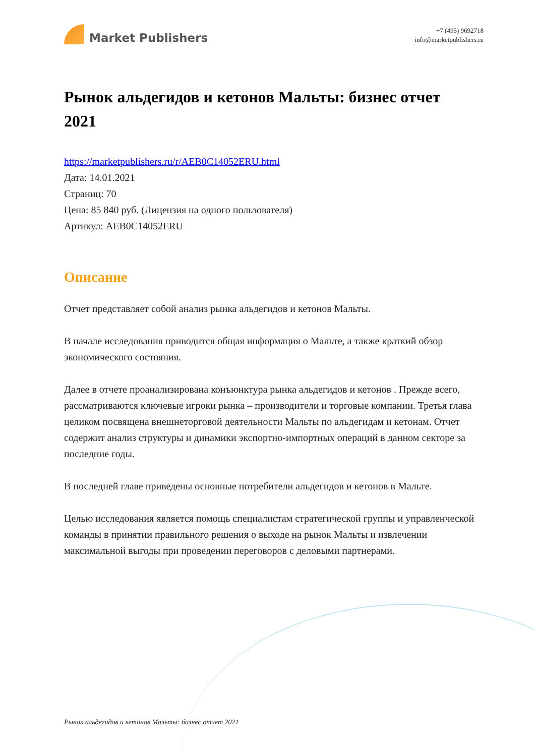Market Publishers
+7 (495) 9692718
info@marketpublishers.ru
Рынок альдегидов и кетонов Мальты: бизнес отчет 2021
https://marketpublishers.ru/r/AEB0C14052ERU.html
Дата: 14.01.2021
Страниц: 70
Цена: 85 840 руб. (Лицензия на одного пользователя)
Артикул: AEB0C14052ERU
Описание
Отчет представляет собой анализ рынка альдегидов и кетонов Мальты.
В начале исследования приводится общая информация о Мальте, а также краткий обзор экономического состояния.
Далее в отчете проанализирована конъюнктура рынка альдегидов и кетонов . Прежде всего, рассматриваются ключевые игроки рынка – производители и торговые компании. Третья глава целиком посвящена внешнеторговой деятельности Мальты по альдегидам и кетонам. Отчет содержит анализ структуры и динамики экспортно-импортных операций в данном секторе за последние годы.
В последней главе приведены основные потребители альдегидов и кетонов в Мальте.
Целью исследования является помощь специалистам стратегической группы и управленческой команды в принятии правильного решения о выходе на рынок Мальты и извлечении максимальной выгоды при проведении переговоров с деловыми партнерами.
Рынок альдегидов и кетонов Мальты: бизнес отчет 2021